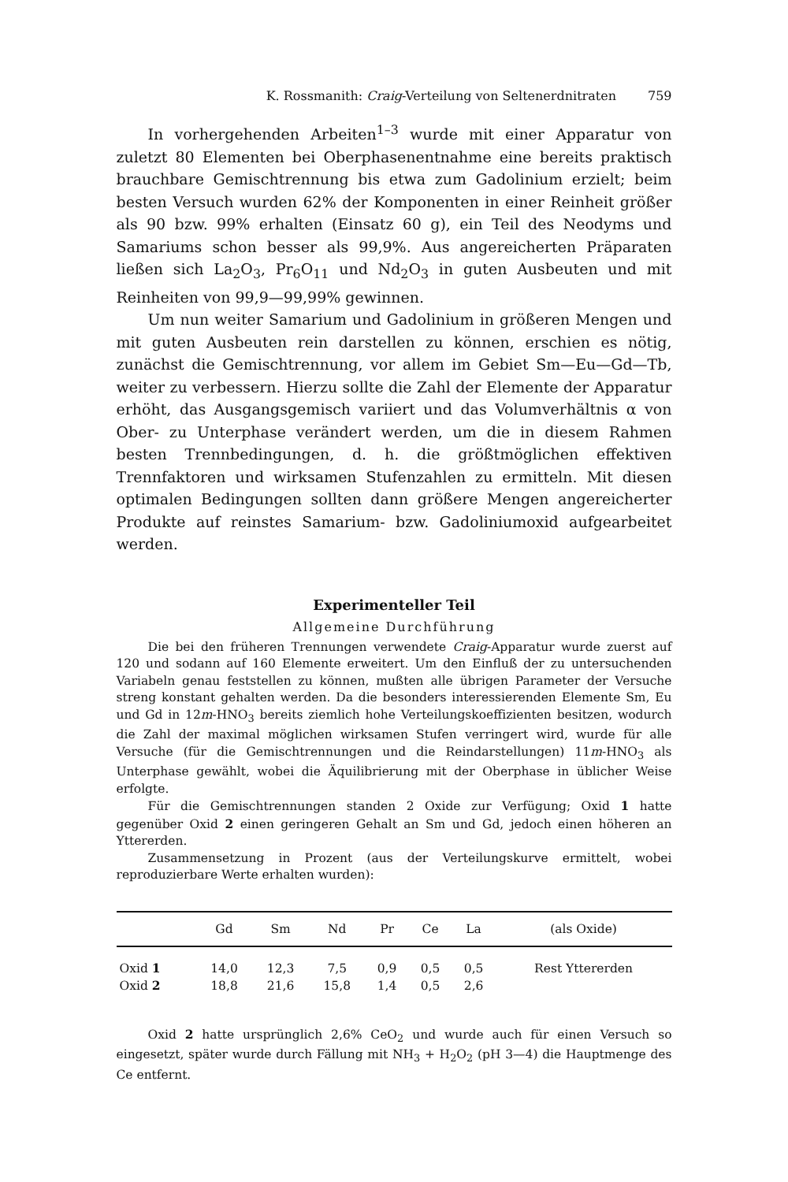K. Rossmanith: Craig-Verteilung von Seltenerdnitraten 759
In vorhergehenden Arbeiten<sup>1–3</sup> wurde mit einer Apparatur von zuletzt 80 Elementen bei Oberphasenentnahme eine bereits praktisch brauchbare Gemischtrennung bis etwa zum Gadolinium erzielt; beim besten Versuch wurden 62% der Komponenten in einer Reinheit größer als 90 bzw. 99% erhalten (Einsatz 60 g), ein Teil des Neodyms und Samariums schon besser als 99,9%. Aus angereicherten Präparaten ließen sich La<sub>2</sub>O<sub>3</sub>, Pr<sub>6</sub>O<sub>11</sub> und Nd<sub>2</sub>O<sub>3</sub> in guten Ausbeuten und mit Reinheiten von 99,9—99,99% gewinnen.
Um nun weiter Samarium und Gadolinium in größeren Mengen und mit guten Ausbeuten rein darstellen zu können, erschien es nötig, zunächst die Gemischtrennung, vor allem im Gebiet Sm—Eu—Gd—Tb, weiter zu verbessern. Hierzu sollte die Zahl der Elemente der Apparatur erhöht, das Ausgangsgemisch variiert und das Volumverhältnis α von Ober- zu Unterphase verändert werden, um die in diesem Rahmen besten Trennbedingungen, d. h. die größtmöglichen effektiven Trennfaktoren und wirksamen Stufenzahlen zu ermitteln. Mit diesen optimalen Bedingungen sollten dann größere Mengen angereicherter Produkte auf reinstes Samarium- bzw. Gadoliniumoxid aufgearbeitet werden.
Experimenteller Teil
Allgemeine Durchführung
Die bei den früheren Trennungen verwendete Craig-Apparatur wurde zuerst auf 120 und sodann auf 160 Elemente erweitert. Um den Einfluß der zu untersuchenden Variabeln genau feststellen zu können, mußten alle übrigen Parameter der Versuche streng konstant gehalten werden. Da die besonders interessierenden Elemente Sm, Eu und Gd in 12m-HNO<sub>3</sub> bereits ziemlich hohe Verteilungskoeffizienten besitzen, wodurch die Zahl der maximal möglichen wirksamen Stufen verringert wird, wurde für alle Versuche (für die Gemischtrennungen und die Reindarstellungen) 11m-HNO<sub>3</sub> als Unterphase gewählt, wobei die Äquilibrierung mit der Oberphase in üblicher Weise erfolgte.
Für die Gemischtrennungen standen 2 Oxide zur Verfügung; Oxid 1 hatte gegenüber Oxid 2 einen geringeren Gehalt an Sm und Gd, jedoch einen höheren an Yttererden.
Zusammensetzung in Prozent (aus der Verteilungskurve ermittelt, wobei reproduzierbare Werte erhalten wurden):
| | Gd | Sm | Nd | Pr | Ce | La | (als Oxide) |
| --- | --- | --- | --- | --- | --- | --- | --- |
| Oxid 1 | 14,0 | 12,3 | 7,5 | 0,9 | 0,5 | 0,5 | Rest Yttererden |
| Oxid 2 | 18,8 | 21,6 | 15,8 | 1,4 | 0,5 | 2,6 | |
Oxid 2 hatte ursprünglich 2,6% CeO<sub>2</sub> und wurde auch für einen Versuch so eingesetzt, später wurde durch Fällung mit NH<sub>3</sub> + H<sub>2</sub>O<sub>2</sub> (pH 3—4) die Hauptmenge des Ce entfernt.